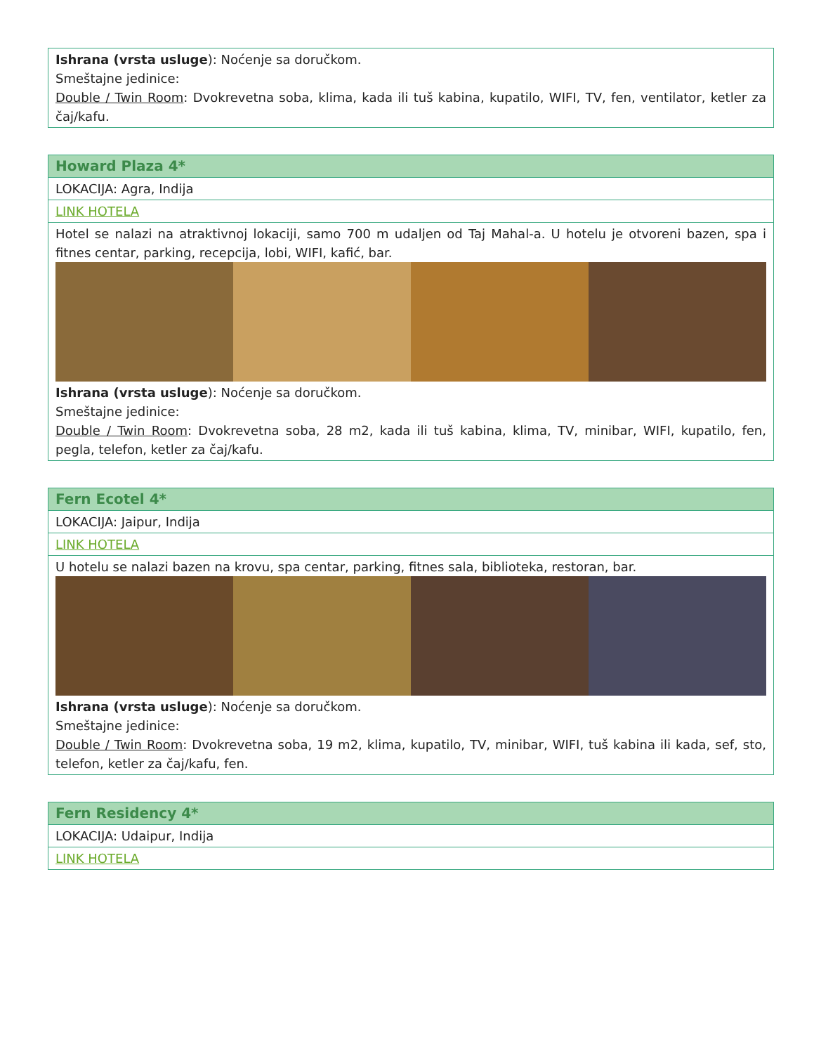| Ishrana (vrsta usluge ): Noćenje sa doručkom. Smeštajne jedinice: Double / Twin Room : Dvokrevetna soba, klima, kada ili tuš kabina, kupatilo, WIFI, TV, fen, ventilator, ketler za čaj/kafu. |
| Howard Plaza 4* |
| LOKACIJA: Agra, Indija |
| LINK HOTELA |
| Hotel se nalazi na atraktivnoj lokaciji, samo 700 m udaljen od Taj Mahal-a. U hotelu je otvoreni bazen, spa i fitnes centar, parking, recepcija, lobi, WIFI, kafić, bar. Ishrana (vrsta usluge ): Noćenje sa doručkom. Smeštajne jedinice: Double / Twin Room : Dvokrevetna soba, 28 m2, kada ili tuš kabina, klima, TV, minibar, WIFI, kupatilo, fen, pegla, telefon, ketler za čaj/kafu. |
| Fern Ecotel 4* |
| LOKACIJA: Jaipur, Indija |
| LINK HOTELA |
| U hotelu se nalazi bazen na krovu, spa centar, parking, fitnes sala, biblioteka, restoran, bar. Ishrana (vrsta usluge ): Noćenje sa doručkom. Smeštajne jedinice: Double / Twin Room : Dvokrevetna soba, 19 m2, klima, kupatilo, TV, minibar, WIFI, tuš kabina ili kada, sef, sto, telefon, ketler za čaj/kafu, fen. |
| Fern Residency 4* |
| LOKACIJA: Udaipur, Indija |
| LINK HOTELA |